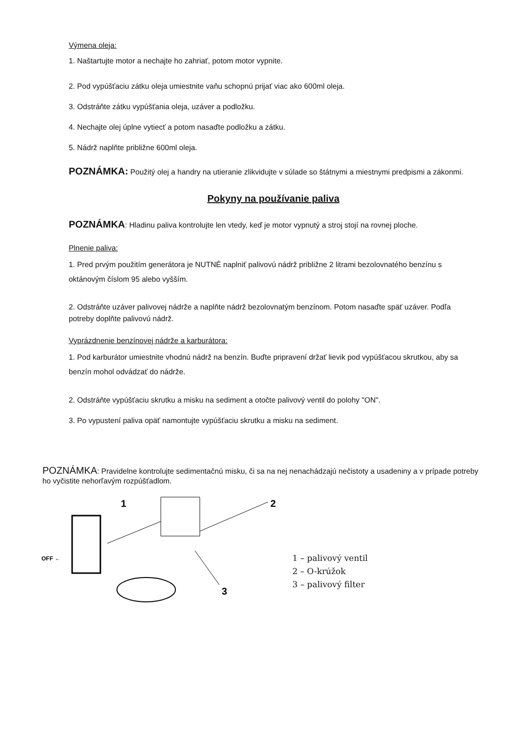Výmena oleja:
1. Naštartujte motor a nechajte ho zahriať, potom motor vypnite.
2. Pod vypúšťaciu zátku oleja umiestnite vaňu schopnú prijať viac ako 600ml oleja.
3. Odstráňte zátku vypúšťania oleja, uzáver a podložku.
4. Nechajte olej úplne vytiecť a potom nasaďte podložku a zátku.
5. Nádrž naplňte približne 600ml oleja.
POZNÁMKA: Použitý olej a handry na utieranie zlikvidujte v súlade so štátnymi a miestnymi predpismi a zákonmi.
Pokyny na používanie paliva
POZNÁMKA: Hladinu paliva kontrolujte len vtedy, keď je motor vypnutý a stroj stojí na rovnej ploche.
Plnenie paliva:
1. Pred prvým použitím generátora je NUTNÉ naplniť palivovú nádrž približne 2 litrami bezolovnatého benzínu s oktánovým číslom 95 alebo vyšším.
2. Odstráňte uzáver palivovej nádrže a naplňte nádrž bezolovnatým benzínom. Potom nasaďte späť uzáver. Podľa potreby doplňte palivovú nádrž.
Vyprázdnenie benzínovej nádrže a karburátora:
1. Pod karburátor umiestnite vhodnú nádrž na benzín. Buďte pripravení držať lievik pod vypúšťacou skrutkou, aby sa benzín mohol odvádzať do nádrže.
2. Odstráňte vypúšťaciu skrutku a misku na sediment a otočte palivový ventil do polohy "ON".
3. Po vypustení paliva opäť namontujte vypúšťaciu skrutku a misku na sediment.
POZNÁMKA: Pravidelne kontrolujte sedimentačnú misku, či sa na nej nenachádzajú nečistoty a usadeniny a v prípade potreby ho vyčistite nehorľavým rozpúšťadlom.
OFF ←
1
2
3
1 – palivový ventil
2 – O-krúžok
3 – palivový filter